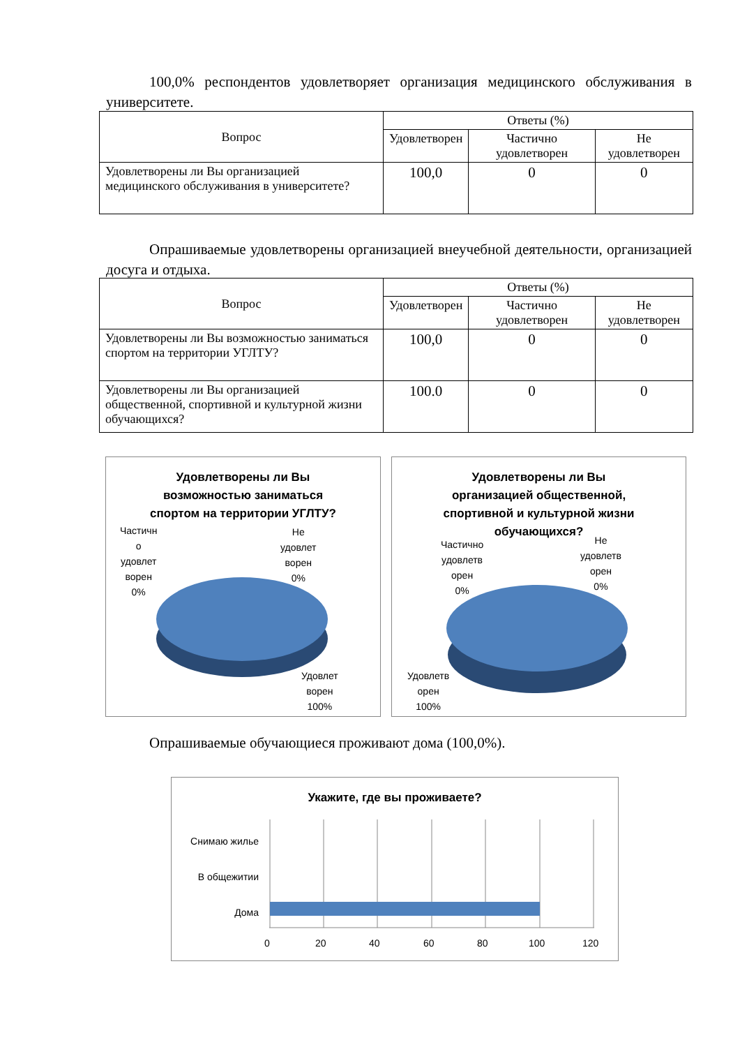100,0% респондентов удовлетворяет организация медицинского обслуживания в университете.
| Вопрос | Ответы (%) | | |
| --- | --- | --- | --- |
| | Удовлетворен | Частично удовлетворен | Не удовлетворен |
| Удовлетворены ли Вы организацией медицинского обслуживания в университете? | 100,0 | 0 | 0 |
Опрашиваемые удовлетворены организацией внеучебной деятельности, организацией досуга и отдыха.
| Вопрос | Ответы (%) | | |
| --- | --- | --- | --- |
| | Удовлетворен | Частично удовлетворен | Не удовлетворен |
| Удовлетворены ли Вы возможностью заниматься спортом на территории УГЛТУ? | 100,0 | 0 | 0 |
| Удовлетворены ли Вы организацией общественной, спортивной и культурной жизни обучающихся? | 100.0 | 0 | 0 |
Удовлетворены ли Вы
возможностью заниматься
спортом на территории УГЛТУ?
Частичн
о
удовлет
ворен
0%
Не
удовлет
ворен
0%
Удовлет
ворен
100%
Удовлетворены ли Вы
организацией общественной,
спортивной и культурной жизни
обучающихся?
Частично
удовлетв
орен
0%
Не
удовлетв
орен
0%
Удовлетв
орен
100%
Опрашиваемые обучающиеся проживают дома (100,0%).
Укажите, где вы проживаете?
Снимаю жилье
В общежитии
Дома
0 20 40 60 80 100 120